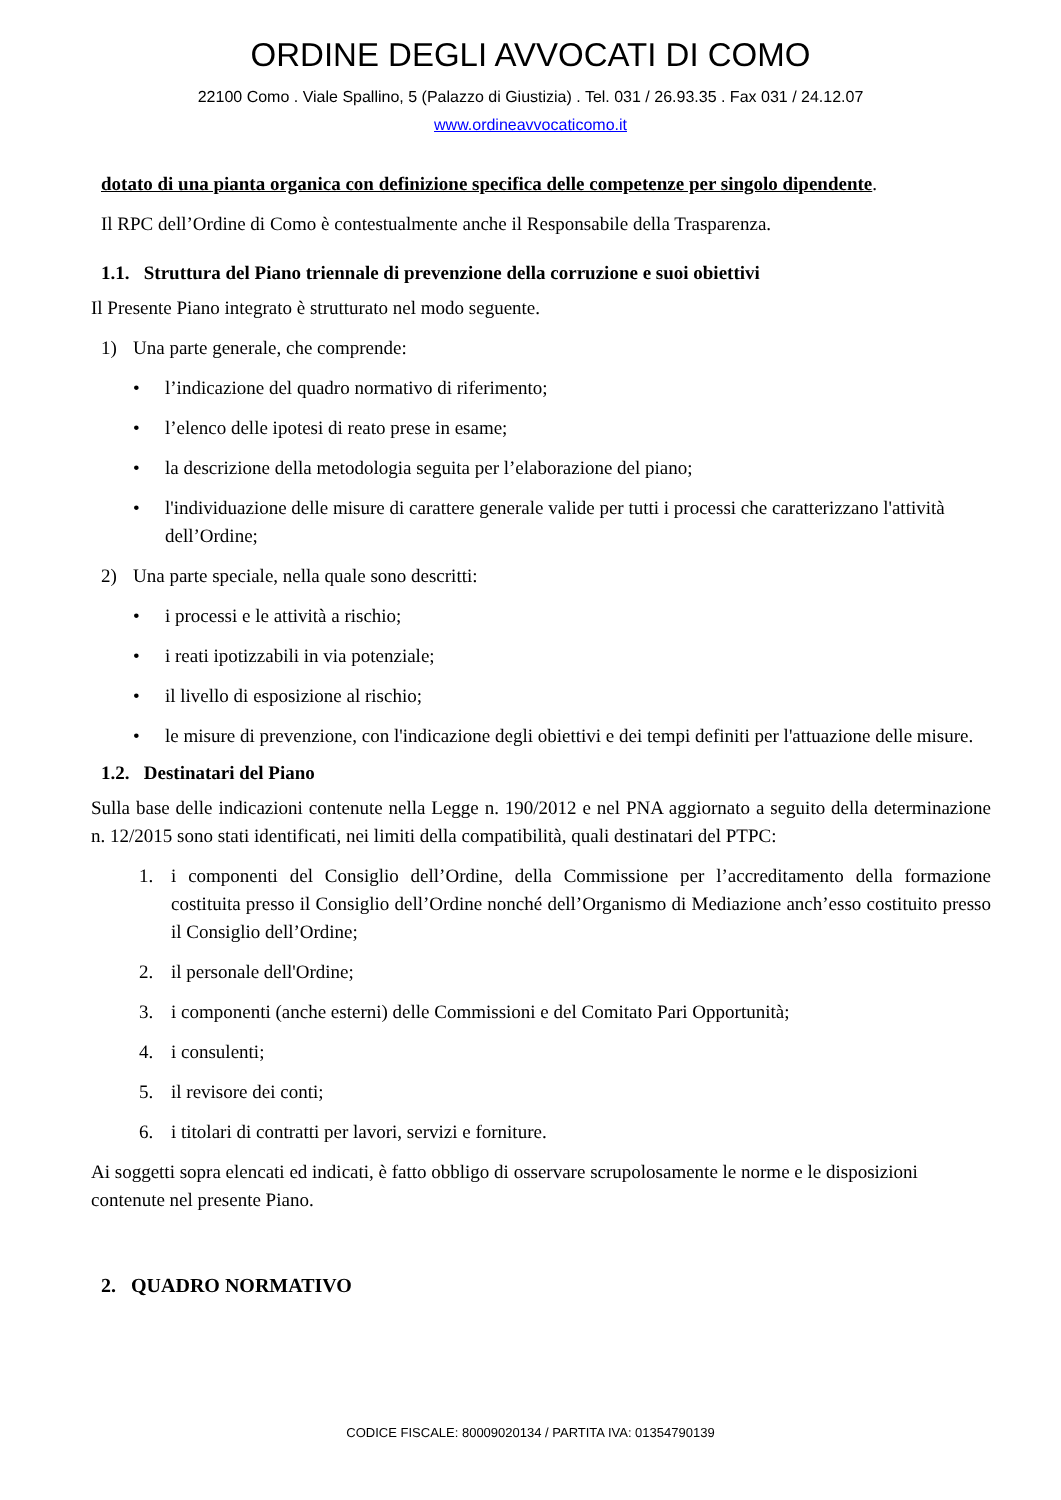ORDINE DEGLI AVVOCATI DI COMO
22100 Como . Viale Spallino, 5 (Palazzo di Giustizia) . Tel. 031 / 26.93.35 . Fax 031 / 24.12.07
www.ordineavvocaticomo.it
dotato di una pianta organica con definizione specifica delle competenze per singolo dipendente.
Il RPC dell’Ordine di Como è contestualmente anche il Responsabile della Trasparenza.
1.1. Struttura del Piano triennale di prevenzione della corruzione e suoi obiettivi
Il Presente Piano integrato è strutturato nel modo seguente.
1) Una parte generale, che comprende:
• l’indicazione del quadro normativo di riferimento;
• l’elenco delle ipotesi di reato prese in esame;
• la descrizione della metodologia seguita per l’elaborazione del piano;
• l'individuazione delle misure di carattere generale valide per tutti i processi che caratterizzano l'attività dell’Ordine;
2) Una parte speciale, nella quale sono descritti:
• i processi e le attività a rischio;
• i reati ipotizzabili in via potenziale;
• il livello di esposizione al rischio;
• le misure di prevenzione, con l'indicazione degli obiettivi e dei tempi definiti per l'attuazione delle misure.
1.2. Destinatari del Piano
Sulla base delle indicazioni contenute nella Legge n. 190/2012 e nel PNA aggiornato a seguito della determinazione n. 12/2015 sono stati identificati, nei limiti della compatibilità, quali destinatari del PTPC:
1. i componenti del Consiglio dell’Ordine, della Commissione per l’accreditamento della formazione costituita presso il Consiglio dell’Ordine nonché dell’Organismo di Mediazione anch’esso costituito presso il Consiglio dell’Ordine;
2. il personale dell'Ordine;
3. i componenti (anche esterni) delle Commissioni e del Comitato Pari Opportunità;
4. i consulenti;
5. il revisore dei conti;
6. i titolari di contratti per lavori, servizi e forniture.
Ai soggetti sopra elencati ed indicati, è fatto obbligo di osservare scrupolosamente le norme e le disposizioni contenute nel presente Piano.
2. QUADRO NORMATIVO
CODICE FISCALE: 80009020134 / PARTITA IVA: 01354790139